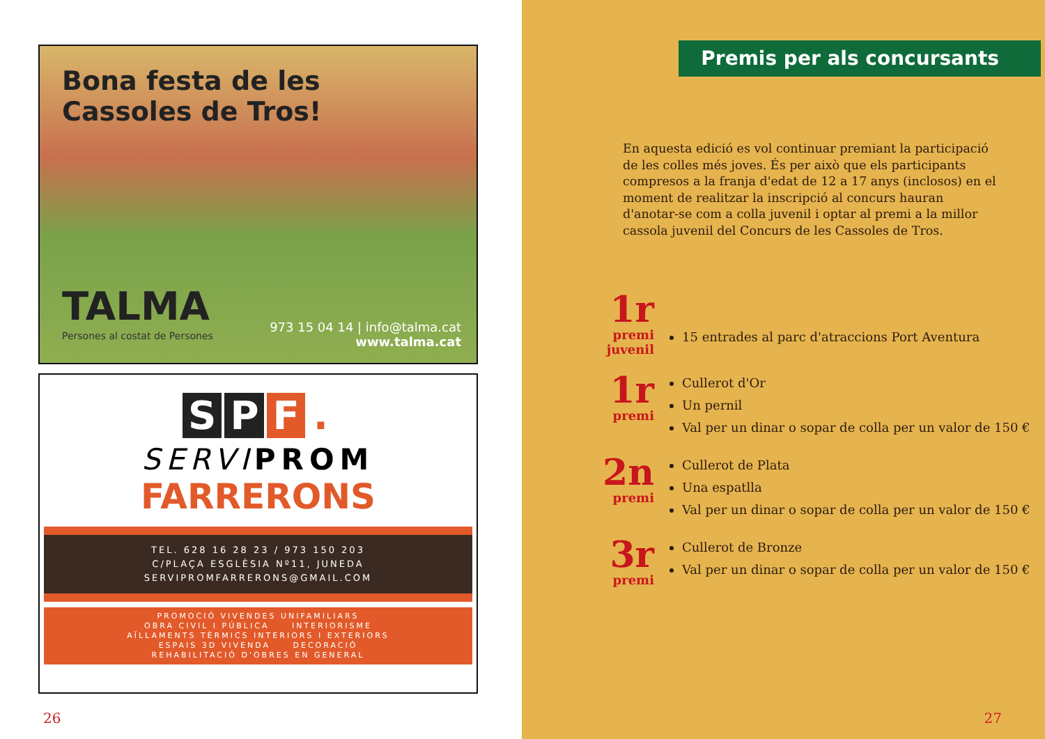Bona festa de les
Cassoles de Tros!
TALMA
Persones al costat de Persones
973 15 04 14 | info@talma.cat
www.talma.cat
S P F.
SERVI PROM
FARRERONS
TEL. 628 16 28 23 / 973 150 203
C/PLAÇA ESGLÈSIA Nº11, JUNEDA
SERVIPROMFARRERONS@GMAIL.COM
PROMOCIÓ VIVENDES UNIFAMILIARS
OBRA CIVIL I PÚBLICA INTERIORISME
AÏLLAMENTS TÈRMICS INTERIORS I EXTERIORS
ESPAIS 3D VIVENDA DECORACIÓ
REHABILITACIÓ D'OBRES EN GENERAL
26
Premis per als concursants
En aquesta edició es vol continuar premiant la participació de les colles més joves. És per això que els participants compresos a la franja d'edat de 12 a 17 anys (inclosos) en el moment de realitzar la inscripció al concurs hauran d'anotar-se com a colla juvenil i optar al premi a la millor cassola juvenil del Concurs de les Cassoles de Tros.
1r
premi
juvenil
15 entrades al parc d'atraccions Port Aventura
1r
premi
Cullerot d'Or
Un pernil
Val per un dinar o sopar de colla per un valor de 150 €
2n
premi
Cullerot de Plata
Una espatlla
Val per un dinar o sopar de colla per un valor de 150 €
3r
premi
Cullerot de Bronze
Val per un dinar o sopar de colla per un valor de 150 €
27